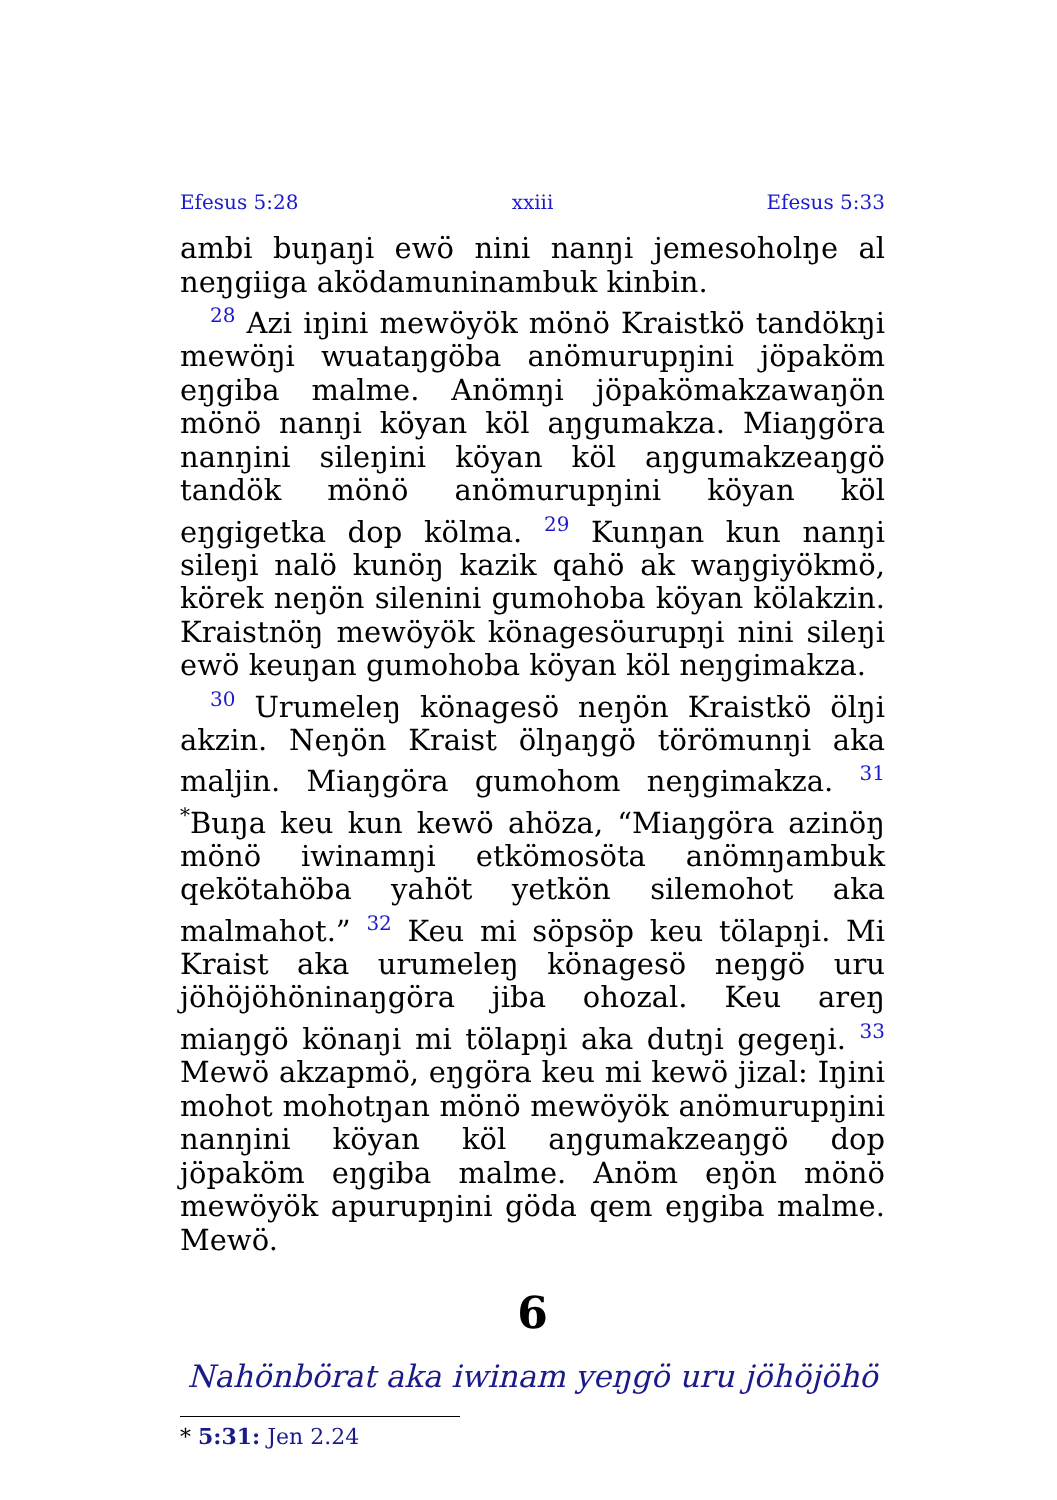Efesus 5:28 xxiii Efesus 5:33
ambi buŋaŋi ewö nini nanŋi jemesoholŋe al neŋgiiga aködamuninambuk kinbin.
<sup>28</sup> Azi iŋini mewöyök mönö Kraistkö tandökŋi mewöŋi wuataŋgöba anömurupŋini jöpaköm eŋgiba malme. Anömŋi jöpakömakzawaŋön mönö nanŋi köyan köl aŋgumakza. Miaŋgöra nanŋini sileŋini köyan köl aŋgumakzeaŋgö tandök mönö anömurupŋini köyan köl eŋgigetka dop kölma. <sup>29</sup> Kunŋan kun nanŋi sileŋi nalö kunöŋ kazik qahö ak waŋgiyökmö, körek neŋön silenini gumohoba köyan kölakzin. Kraistnöŋ mewöyök könagesöurupŋi nini sileŋi ewö keuŋan gumohoba köyan köl neŋgimakza.
<sup>30</sup> Urumeleŋ könagesö neŋön Kraistkö ölŋi akzin. Neŋön Kraist ölŋaŋgö törömunŋi aka maljin. Miaŋgöra gumohom neŋgimakza. <sup>31</sup> <sup>*</sup>Buŋa keu kun kewö ahöza, “Miaŋgöra azinöŋ mönö iwinamŋi etkömosöta anömŋambuk qekötahöba yahöt yetkön silemohot aka malmahot.” <sup>32</sup> Keu mi söpsöp keu tölapŋi. Mi Kraist aka urumeleŋ könagesö neŋgö uru jöhöjöhöninaŋgöra jiba ohozal. Keu areŋ miaŋgö könaŋi mi tölapŋi aka dutŋi gegeŋi. <sup>33</sup> Mewö akzapmö, eŋgöra keu mi kewö jizal: Iŋini mohot mohotŋan mönö mewöyök anömurupŋini nanŋini köyan köl aŋgumakzeaŋgö dop jöpaköm eŋgiba malme. Anöm eŋön mönö mewöyök apurupŋini göda qem eŋgiba malme. Mewö.
6
Nahönbörat aka iwinam yeŋgö uru jöhöjöhö
* 5:31: Jen 2.24